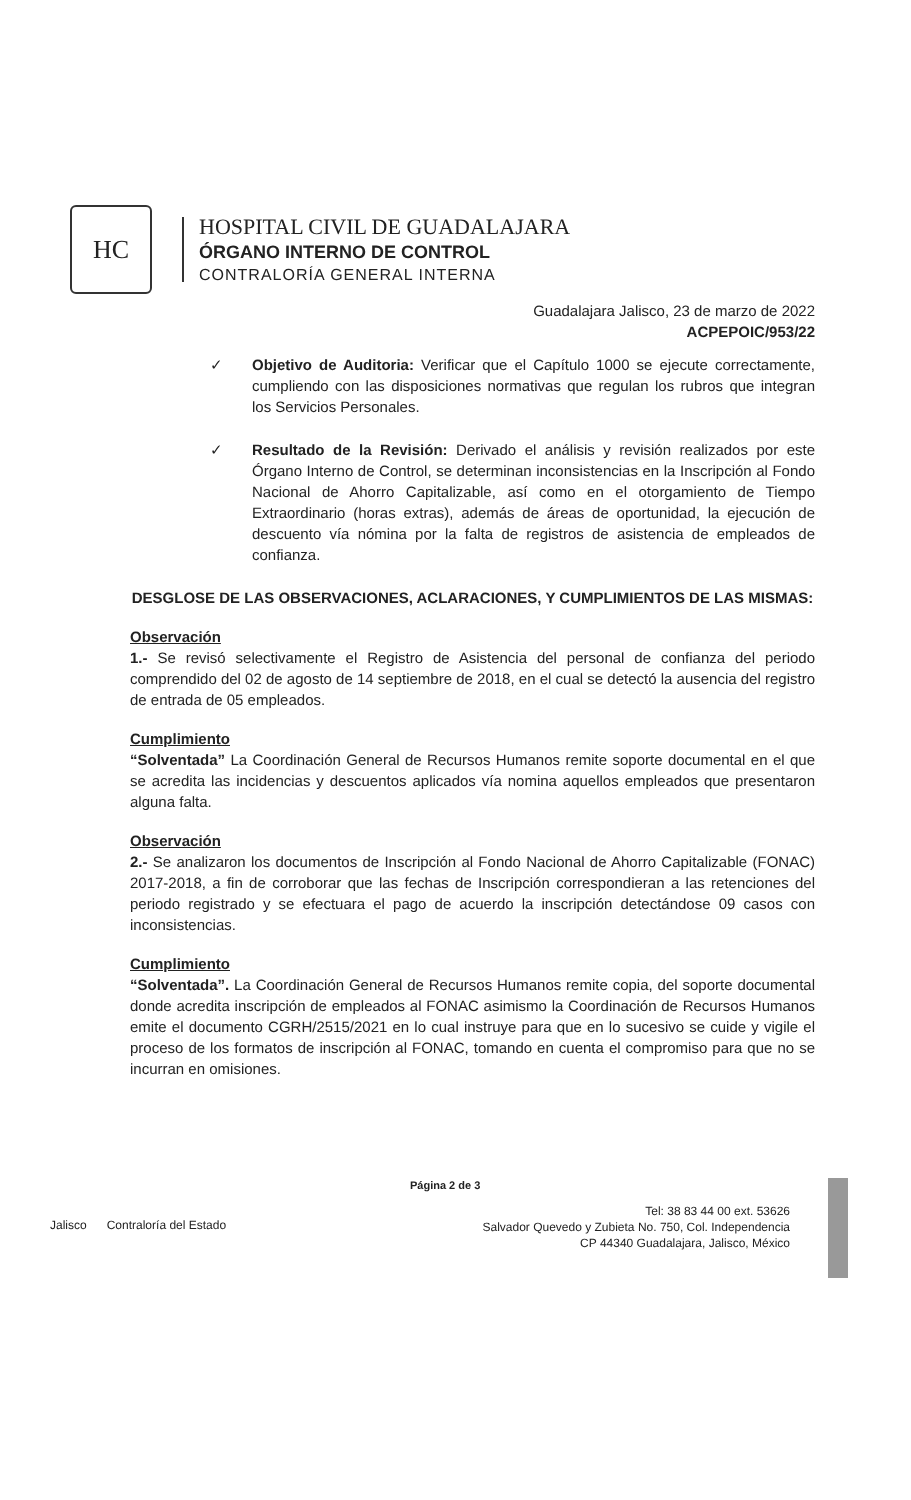HC
HOSPITAL CIVIL DE GUADALAJARA
ÓRGANO INTERNO DE CONTROL
CONTRALORÍA GENERAL INTERNA
Guadalajara Jalisco, 23 de marzo de 2022
ACPEPOIC/953/22
✓ Objetivo de Auditoria: Verificar que el Capítulo 1000 se ejecute correctamente, cumpliendo con las disposiciones normativas que regulan los rubros que integran los Servicios Personales.
✓ Resultado de la Revisión: Derivado el análisis y revisión realizados por este Órgano Interno de Control, se determinan inconsistencias en la Inscripción al Fondo Nacional de Ahorro Capitalizable, así como en el otorgamiento de Tiempo Extraordinario (horas extras), además de áreas de oportunidad, la ejecución de descuento vía nómina por la falta de registros de asistencia de empleados de confianza.
DESGLOSE DE LAS OBSERVACIONES, ACLARACIONES, Y CUMPLIMIENTOS DE LAS MISMAS:
Observación
1.- Se revisó selectivamente el Registro de Asistencia del personal de confianza del periodo comprendido del 02 de agosto de 14 septiembre de 2018, en el cual se detectó la ausencia del registro de entrada de 05 empleados.
Cumplimiento
“Solventada” La Coordinación General de Recursos Humanos remite soporte documental en el que se acredita las incidencias y descuentos aplicados vía nomina aquellos empleados que presentaron alguna falta.
Observación
2.- Se analizaron los documentos de Inscripción al Fondo Nacional de Ahorro Capitalizable (FONAC) 2017-2018, a fin de corroborar que las fechas de Inscripción correspondieran a las retenciones del periodo registrado y se efectuara el pago de acuerdo la inscripción detectándose 09 casos con inconsistencias.
Cumplimiento
“Solventada”. La Coordinación General de Recursos Humanos remite copia, del soporte documental donde acredita inscripción de empleados al FONAC asimismo la Coordinación de Recursos Humanos emite el documento CGRH/2515/2021 en lo cual instruye para que en lo sucesivo se cuide y vigile el proceso de los formatos de inscripción al FONAC, tomando en cuenta el compromiso para que no se incurran en omisiones.
Página 2 de 3
Jalisco Contraloría del Estado
Tel: 38 83 44 00 ext. 53626
Salvador Quevedo y Zubieta No. 750, Col. Independencia
CP 44340 Guadalajara, Jalisco, México